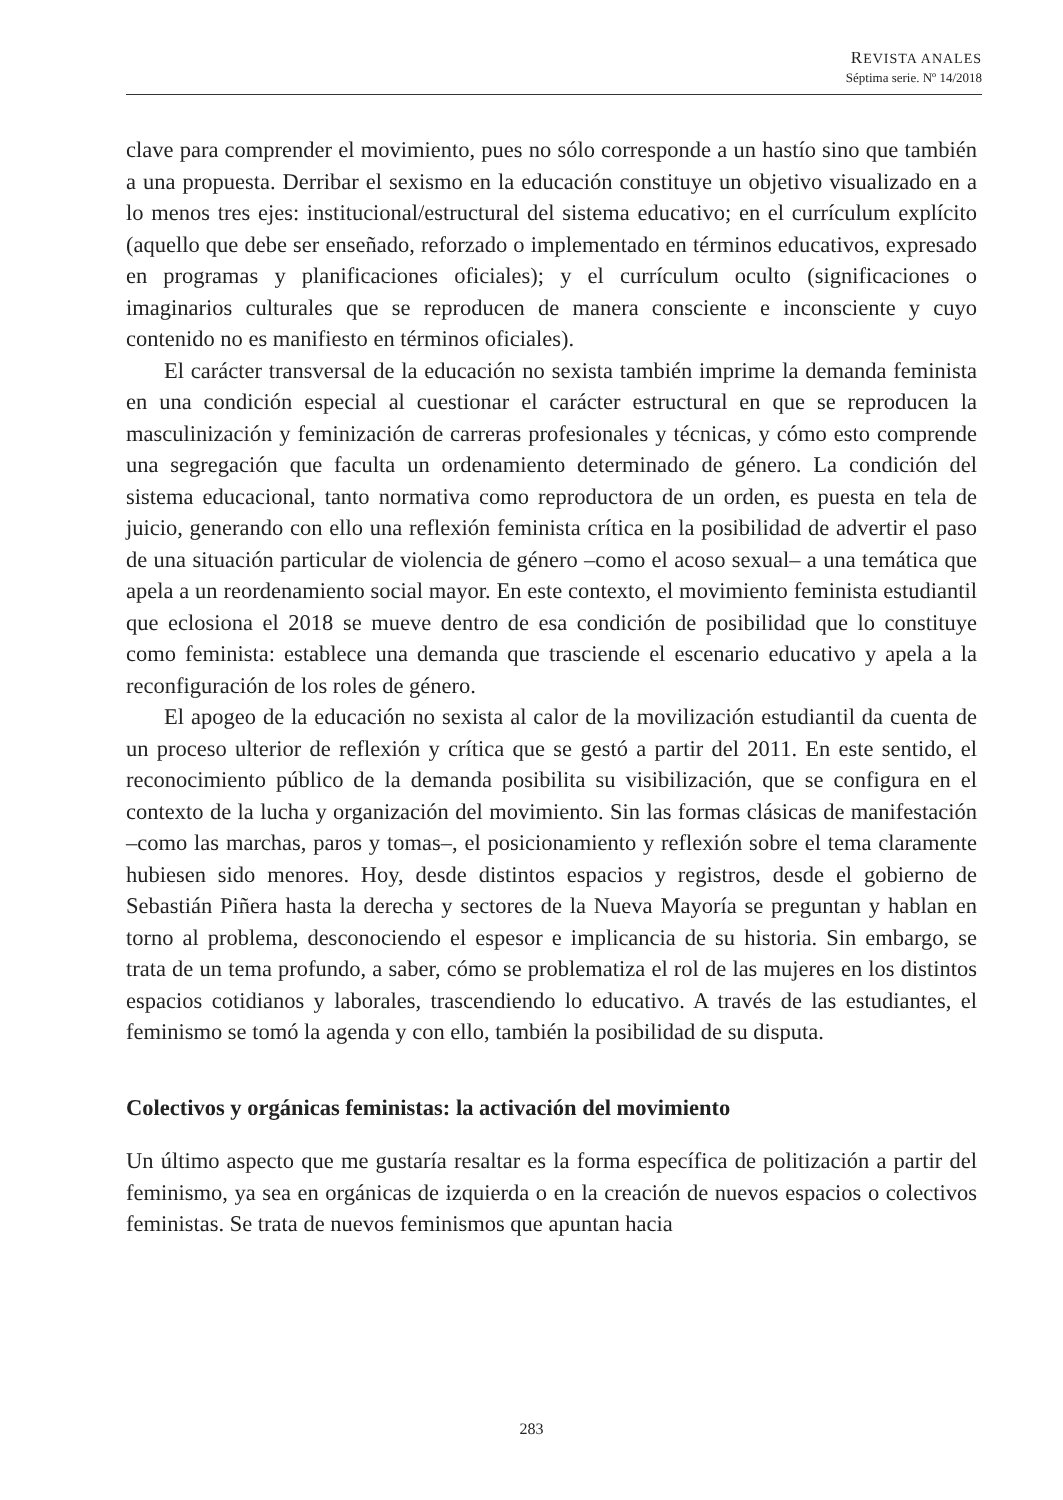REVISTA ANALES
Séptima serie. Nº 14/2018
clave para comprender el movimiento, pues no sólo corresponde a un hastío sino que también a una propuesta. Derribar el sexismo en la educación constituye un objetivo visualizado en a lo menos tres ejes: institucional/estructural del sistema educativo; en el currículum explícito (aquello que debe ser enseñado, reforzado o implementado en términos educativos, expresado en programas y planificaciones oficiales); y el currículum oculto (significaciones o imaginarios culturales que se reproducen de manera consciente e inconsciente y cuyo contenido no es manifiesto en términos oficiales).
El carácter transversal de la educación no sexista también imprime la demanda feminista en una condición especial al cuestionar el carácter estructural en que se reproducen la masculinización y feminización de carreras profesionales y técnicas, y cómo esto comprende una segregación que faculta un ordenamiento determinado de género. La condición del sistema educacional, tanto normativa como reproductora de un orden, es puesta en tela de juicio, generando con ello una reflexión feminista crítica en la posibilidad de advertir el paso de una situación particular de violencia de género –como el acoso sexual– a una temática que apela a un reordenamiento social mayor. En este contexto, el movimiento feminista estudiantil que eclosiona el 2018 se mueve dentro de esa condición de posibilidad que lo constituye como feminista: establece una demanda que trasciende el escenario educativo y apela a la reconfiguración de los roles de género.
El apogeo de la educación no sexista al calor de la movilización estudiantil da cuenta de un proceso ulterior de reflexión y crítica que se gestó a partir del 2011. En este sentido, el reconocimiento público de la demanda posibilita su visibilización, que se configura en el contexto de la lucha y organización del movimiento. Sin las formas clásicas de manifestación –como las marchas, paros y tomas–, el posicionamiento y reflexión sobre el tema claramente hubiesen sido menores. Hoy, desde distintos espacios y registros, desde el gobierno de Sebastián Piñera hasta la derecha y sectores de la Nueva Mayoría se preguntan y hablan en torno al problema, desconociendo el espesor e implicancia de su historia. Sin embargo, se trata de un tema profundo, a saber, cómo se problematiza el rol de las mujeres en los distintos espacios cotidianos y laborales, trascendiendo lo educativo. A través de las estudiantes, el feminismo se tomó la agenda y con ello, también la posibilidad de su disputa.
Colectivos y orgánicas feministas: la activación del movimiento
Un último aspecto que me gustaría resaltar es la forma específica de politización a partir del feminismo, ya sea en orgánicas de izquierda o en la creación de nuevos espacios o colectivos feministas. Se trata de nuevos feminismos que apuntan hacia
283